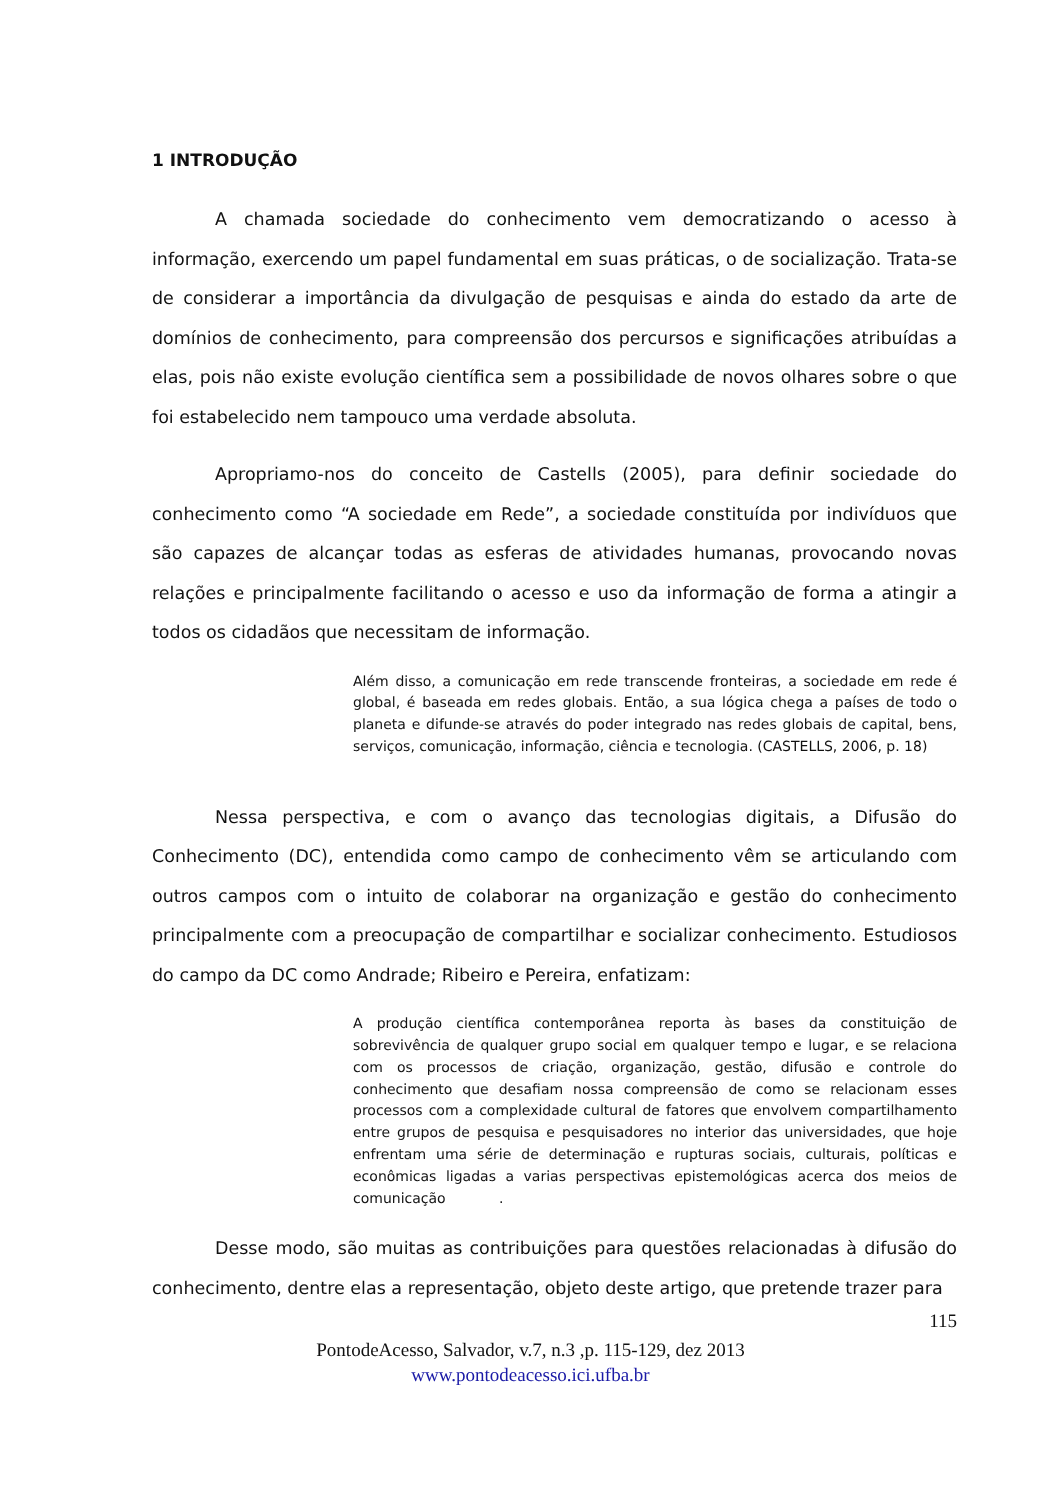1 INTRODUÇÃO
A chamada sociedade do conhecimento vem democratizando o acesso à informação, exercendo um papel fundamental em suas práticas, o de socialização. Trata-se de considerar a importância da divulgação de pesquisas e ainda do estado da arte de domínios de conhecimento, para compreensão dos percursos e significações atribuídas a elas, pois não existe evolução científica sem a possibilidade de novos olhares sobre o que foi estabelecido nem tampouco uma verdade absoluta.
Apropriamo-nos do conceito de Castells (2005), para definir sociedade do conhecimento como “A sociedade em Rede”, a sociedade constituída por indivíduos que são capazes de alcançar todas as esferas de atividades humanas, provocando novas relações e principalmente facilitando o acesso e uso da informação de forma a atingir a todos os cidadãos que necessitam de informação.
Além disso, a comunicação em rede transcende fronteiras, a sociedade em rede é global, é baseada em redes globais. Então, a sua lógica chega a países de todo o planeta e difunde-se através do poder integrado nas redes globais de capital, bens, serviços, comunicação, informação, ciência e tecnologia. (CASTELLS, 2006, p. 18)
Nessa perspectiva, e com o avanço das tecnologias digitais, a Difusão do Conhecimento (DC), entendida como campo de conhecimento vêm se articulando com outros campos com o intuito de colaborar na organização e gestão do conhecimento principalmente com a preocupação de compartilhar e socializar conhecimento. Estudiosos do campo da DC como Andrade; Ribeiro e Pereira, enfatizam:
A produção científica contemporânea reporta às bases da constituição de sobrevivência de qualquer grupo social em qualquer tempo e lugar, e se relaciona com os processos de criação, organização, gestão, difusão e controle do conhecimento que desafiam nossa compreensão de como se relacionam esses processos com a complexidade cultural de fatores que envolvem compartilhamento entre grupos de pesquisa e pesquisadores no interior das universidades, que hoje enfrentam uma série de determinação e rupturas sociais, culturais, políticas e econômicas ligadas a varias perspectivas epistemológicas acerca dos meios de comunicação .
Desse modo, são muitas as contribuições para questões relacionadas à difusão do conhecimento, dentre elas a representação, objeto deste artigo, que pretende trazer para
115
PontodeAcesso, Salvador, v.7, n.3 ,p. 115-129, dez 2013
www.pontodeacesso.ici.ufba.br